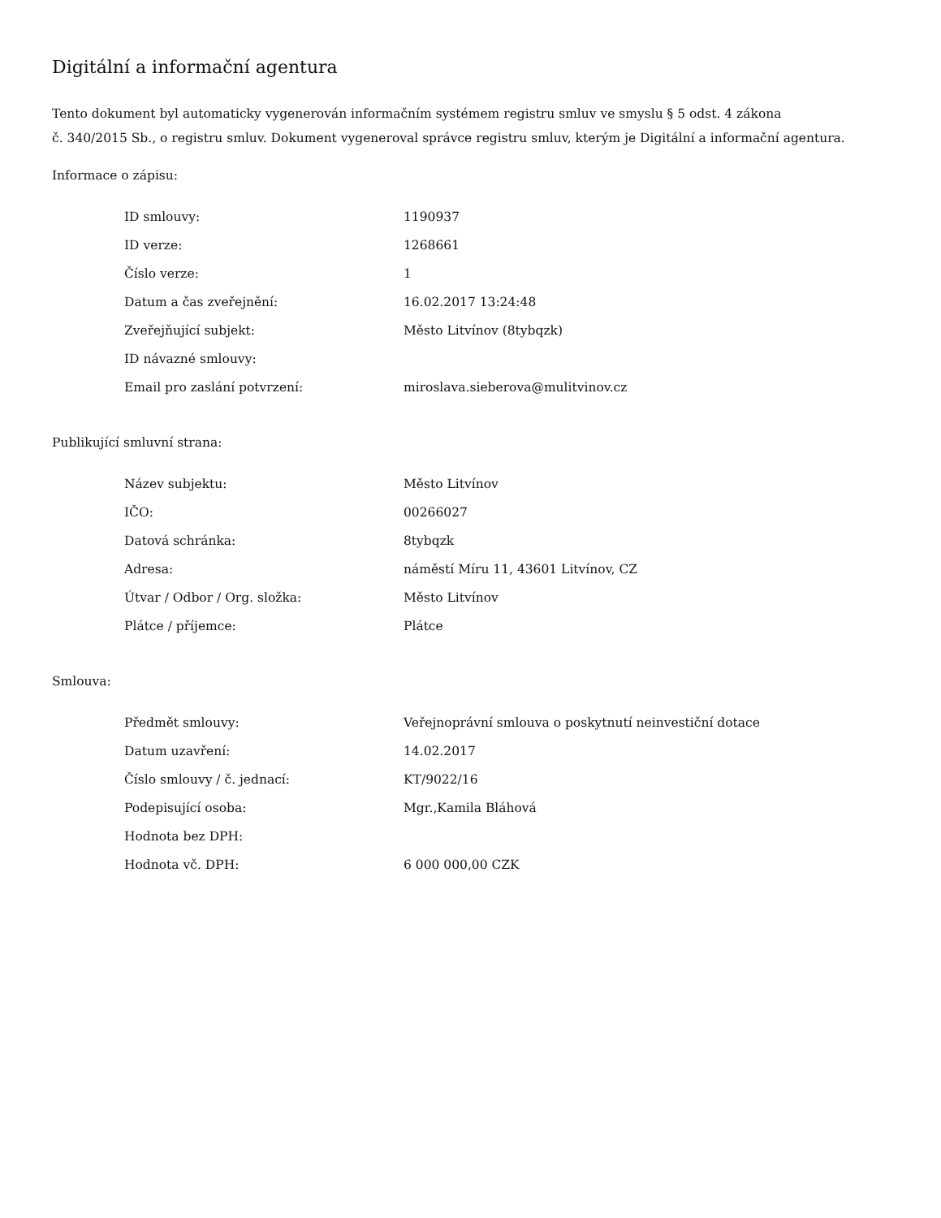Digitální a informační agentura
Tento dokument byl automaticky vygenerován informačním systémem registru smluv ve smyslu § 5 odst. 4 zákona
č. 340/2015 Sb., o registru smluv. Dokument vygeneroval správce registru smluv, kterým je Digitální a informační agentura.
Informace o zápisu:
| ID smlouvy: | 1190937 |
| ID verze: | 1268661 |
| Číslo verze: | 1 |
| Datum a čas zveřejnění: | 16.02.2017 13:24:48 |
| Zveřejňující subjekt: | Město Litvínov (8tybqzk) |
| ID návazné smlouvy: | |
| Email pro zaslání potvrzení: | miroslava.sieberova@mulitvinov.cz |
Publikující smluvní strana:
| Název subjektu: | Město Litvínov |
| IČO: | 00266027 |
| Datová schránka: | 8tybqzk |
| Adresa: | náměstí Míru 11, 43601 Litvínov, CZ |
| Útvar / Odbor / Org. složka: | Město Litvínov |
| Plátce / příjemce: | Plátce |
Smlouva:
| Předmět smlouvy: | Veřejnoprávní smlouva o poskytnutí neinvestiční dotace |
| Datum uzavření: | 14.02.2017 |
| Číslo smlouvy / č. jednací: | KT/9022/16 |
| Podepisující osoba: | Mgr.,Kamila Bláhová |
| Hodnota bez DPH: | |
| Hodnota vč. DPH: | 6 000 000,00 CZK |